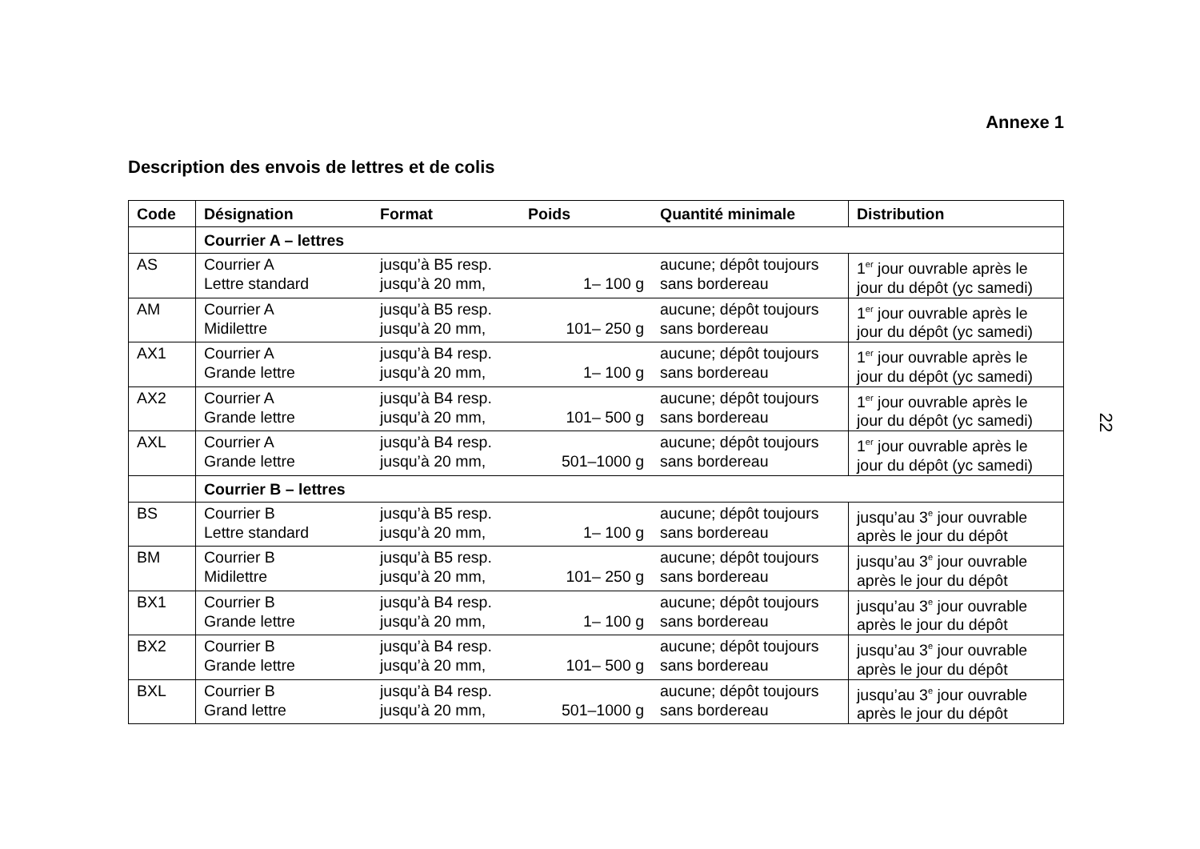Annexe 1
Description des envois de lettres et de colis
| Code | Désignation | Format | Poids | Quantité minimale | Distribution |
| --- | --- | --- | --- | --- | --- |
| | Courrier A – lettres | | | | |
| AS | Courrier A Lettre standard | jusqu’à B5 resp. jusqu’à 20 mm, | 1– 100 g | aucune; dépôt toujours sans bordereau | 1<sup>er</sup> jour ouvrable après le jour du dépôt (yc samedi) |
| AM | Courrier A Midilettre | jusqu’à B5 resp. jusqu’à 20 mm, | 101– 250 g | aucune; dépôt toujours sans bordereau | 1<sup>er</sup> jour ouvrable après le jour du dépôt (yc samedi) |
| AX1 | Courrier A Grande lettre | jusqu’à B4 resp. jusqu’à 20 mm, | 1– 100 g | aucune; dépôt toujours sans bordereau | 1<sup>er</sup> jour ouvrable après le jour du dépôt (yc samedi) |
| AX2 | Courrier A Grande lettre | jusqu’à B4 resp. jusqu’à 20 mm, | 101– 500 g | aucune; dépôt toujours sans bordereau | 1<sup>er</sup> jour ouvrable après le jour du dépôt (yc samedi) |
| AXL | Courrier A Grande lettre | jusqu’à B4 resp. jusqu’à 20 mm, | 501–1000 g | aucune; dépôt toujours sans bordereau | 1<sup>er</sup> jour ouvrable après le jour du dépôt (yc samedi) |
| | Courrier B – lettres | | | | |
| BS | Courrier B Lettre standard | jusqu’à B5 resp. jusqu’à 20 mm, | 1– 100 g | aucune; dépôt toujours sans bordereau | jusqu’au 3<sup>e</sup> jour ouvrable après le jour du dépôt |
| BM | Courrier B Midilettre | jusqu’à B5 resp. jusqu’à 20 mm, | 101– 250 g | aucune; dépôt toujours sans bordereau | jusqu’au 3<sup>e</sup> jour ouvrable après le jour du dépôt |
| BX1 | Courrier B Grande lettre | jusqu’à B4 resp. jusqu’à 20 mm, | 1– 100 g | aucune; dépôt toujours sans bordereau | jusqu’au 3<sup>e</sup> jour ouvrable après le jour du dépôt |
| BX2 | Courrier B Grande lettre | jusqu’à B4 resp. jusqu’à 20 mm, | 101– 500 g | aucune; dépôt toujours sans bordereau | jusqu’au 3<sup>e</sup> jour ouvrable après le jour du dépôt |
| BXL | Courrier B Grand lettre | jusqu’à B4 resp. jusqu’à 20 mm, | 501–1000 g | aucune; dépôt toujours sans bordereau | jusqu’au 3<sup>e</sup> jour ouvrable après le jour du dépôt |
22